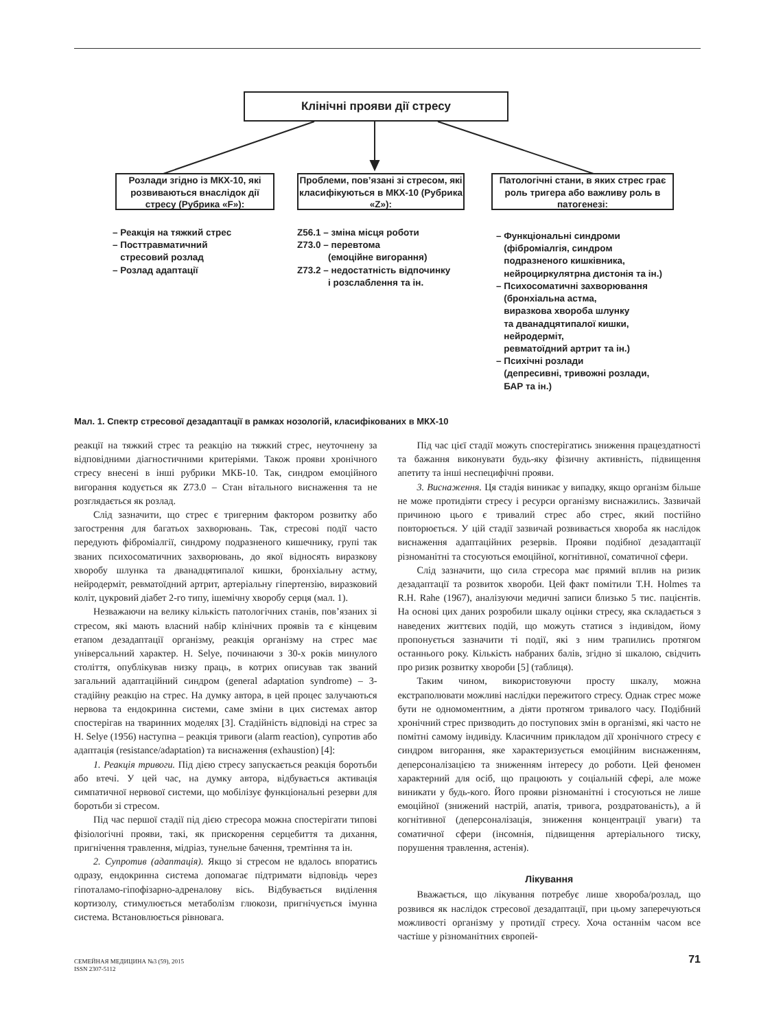Клінічні прояви дії стресу
Розлади згідно із МКХ-10, які розвиваються внаслідок дії стресу (Рубрика «F»):
Проблеми, пов’язані зі стресом, які класифікуються в МКХ-10 (Рубрика «Z»):
Патологічні стани, в яких стрес грає роль тригера або важливу роль в патогенезі:
– Реакція на тяжкий стрес
– Посттравматичний
стресовий розлад
– Розлад адаптації
Z56.1 – зміна місця роботи
Z73.0 – перевтома
(емоційне вигорання)
Z73.2 – недостатність відпочинку
і розслаблення та ін.
– Функціональні синдроми
(фіброміалгія, синдром
подразненого кишківника,
нейроциркулятрна дистонія та ін.)
– Психосоматичні захворювання
(бронхіальна астма,
виразкова хвороба шлунку
та дванадцятипалої кишки,
нейродерміт,
ревматоїдний артрит та ін.)
– Психічні розлади
(депресивні, тривожні розлади,
БАР та ін.)
Мал. 1. Спектр стресової дезадаптації в рамках нозологій, класифікованих в МКХ-10
реакції на тяжкий стрес та реакцію на тяжкий стрес, неуточнену за відповідними діагностичними критеріями. Також прояви хронічного стресу внесені в інші рубрики МКБ-10. Так, синдром емоційного вигорання кодується як Z73.0 – Стан вітального виснаження та не розглядається як розлад.
Слід зазначити, що стрес є тригерним фактором розвитку або загострення для багатьох захворювань. Так, стресові події часто передують фіброміалгії, синдрому подразненого кишечнику, групі так званих психосоматичних захворювань, до якої відносять виразкову хворобу шлунка та дванадцятипалої кишки, бронхіальну астму, нейродерміт, ревматоїдний артрит, артеріальну гіпертензію, виразковий коліт, цукровий діабет 2-го типу, ішемічну хворобу серця (мал. 1).
Незважаючи на велику кількість патологічних станів, пов’язаних зі стресом, які мають власний набір клінічних проявів та є кінцевим етапом дезадаптації організму, реакція організму на стрес має універсальний характер. H. Selye, починаючи з 30-х років минулого століття, опублікував низку праць, в котрих описував так званий загальний адаптаційний синдром (general adaptation syndrome) – 3-стадійну реакцію на стрес. На думку автора, в цей процес залучаються нервова та ендокринна системи, саме зміни в цих системах автор спостерігав на тваринних моделях [3]. Стадійність відповіді на стрес за H. Selye (1956) наступна – реакція тривоги (alarm reaction), супротив або адаптація (resistance/adaptation) та виснаження (exhaustion) [4]:
1. Реакція тривоги. Під дією стресу запускається реакція боротьби або втечі. У цей час, на думку автора, відбувається активація симпатичної нервової системи, що мобілізує функціональні резерви для боротьби зі стресом.
Під час першої стадії під дією стресора можна спостерігати типові фізіологічні прояви, такі, як прискорення серцебиття та дихання, пригнічення травлення, мідріаз, тунельне бачення, тремтіння та ін.
2. Супротив (адаптація). Якщо зі стресом не вдалось впоратись одразу, ендокринна система допомагає підтримати відповідь через гіпоталамо-гіпофізарно-адреналову вісь. Відбувається виділення кортизолу, стимулюється метаболізм глюкози, пригнічується імунна система. Встановлюється рівновага.
Під час цієї стадії можуть спостерігатись зниження працездатності та бажання виконувати будь-яку фізичну активність, підвищення апетиту та інші неспецифічні прояви.
3. Виснаження. Ця стадія виникає у випадку, якщо організм більше не може протидіяти стресу і ресурси організму виснажились. Зазвичай причиною цього є тривалий стрес або стрес, який постійно повторюється. У цій стадії зазвичай розвивається хвороба як наслідок виснаження адаптаційних резервів. Прояви подібної дезадаптації різноманітні та стосуються емоційної, когнітивної, соматичної сфери.
Слід зазначити, що сила стресора має прямий вплив на ризик дезадаптації та розвиток хвороби. Цей факт помітили T.H. Holmes та R.H. Rahe (1967), аналізуючи медичні записи близько 5 тис. пацієнтів. На основі цих даних розробили шкалу оцінки стресу, яка складається з наведених життєвих подій, що можуть статися з індивідом, йому пропонується зазначити ті події, які з ним трапились протягом останнього року. Кількість набраних балів, згідно зі шкалою, свідчить про ризик розвитку хвороби [5] (таблиця).
Таким чином, використовуючи просту шкалу, можна екстраполювати можливі наслідки пережитого стресу. Однак стрес може бути не одномоментним, а діяти протягом тривалого часу. Подібний хронічний стрес призводить до поступових змін в організмі, які часто не помітні самому індивіду. Класичним прикладом дії хронічного стресу є синдром вигорання, яке характеризується емоційним виснаженням, деперсоналізацією та зниженням інтересу до роботи. Цей феномен характерний для осіб, що працюють у соціальній сфері, але може виникати у будь-кого. Його прояви різноманітні і стосуються не лише емоційної (знижений настрій, апатія, тривога, роздратованість), а й когнітивної (деперсоналізація, зниження концентрації уваги) та соматичної сфери (інсомнія, підвищення артеріального тиску, порушення травлення, астенія).
Лікування
Вважається, що лікування потребує лише хвороба/розлад, що розвився як наслідок стресової дезадаптації, при цьому заперечуються можливості організму у протидії стресу. Хоча останнім часом все частіше у різноманітних європей-
СЕМЕЙНАЯ МЕДИЦИНА №3 (59), 2015
ISSN 2307-5112
71